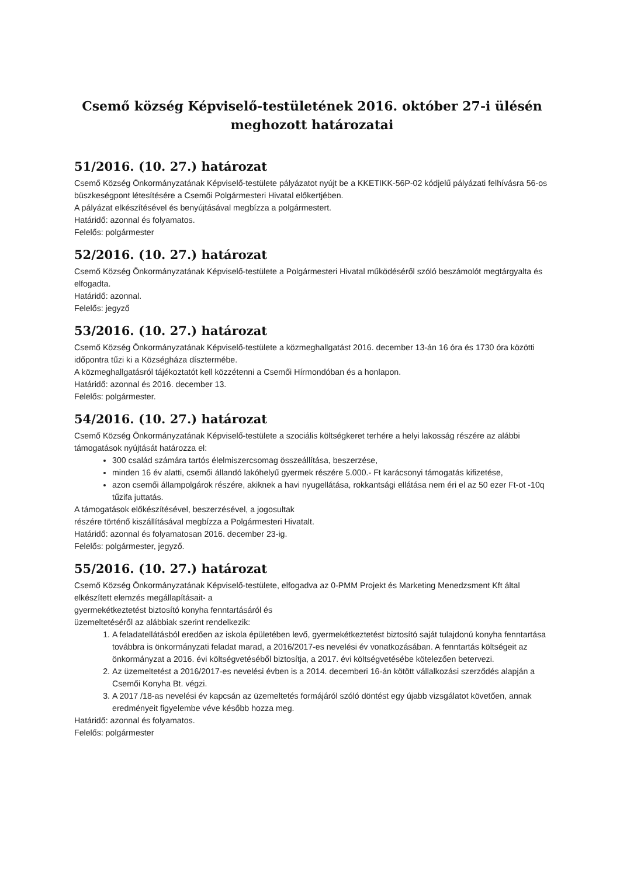Csemő község Képviselő-testületének 2016. október 27-i ülésén meghozott határozatai
51/2016. (10. 27.) határozat
Csemő Község Önkormányzatának Képviselő-testülete pályázatot nyújt be a KKETIKK-56P-02 kódjelű pályázati felhívásra 56-os büszkeségpont létesítésére a Csemői Polgármesteri Hivatal előkertjében.
A pályázat elkészítésével és benyújtásával megbízza a polgármestert.
Határidő: azonnal és folyamatos.
Felelős: polgármester
52/2016. (10. 27.) határozat
Csemő Község Önkormányzatának Képviselő-testülete a Polgármesteri Hivatal működéséről szóló beszámolót megtárgyalta és elfogadta.
Határidő: azonnal.
Felelős: jegyző
53/2016. (10. 27.) határozat
Csemő Község Önkormányzatának Képviselő-testülete a közmeghallgatást 2016. december 13-án 16 óra és 1730 óra közötti időpontra tűzi ki a Községháza dísztermébe.
A közmeghallgatásról tájékoztatót kell közzétenni a Csemői Hírmondóban és a honlapon.
Határidő: azonnal és 2016. december 13.
Felelős: polgármester.
54/2016. (10. 27.) határozat
Csemő Község Önkormányzatának Képviselő-testülete a szociális költségkeret terhére a helyi lakosság részére az alábbi támogatások nyújtását határozza el:
300 család számára tartós élelmiszercsomag összeállítása, beszerzése,
minden 16 év alatti, csemői állandó lakóhelyű gyermek részére 5.000.- Ft karácsonyi támogatás kifizetése,
azon csemői állampolgárok részére, akiknek a havi nyugellátása, rokkantsági ellátása nem éri el az 50 ezer Ft-ot -10q tűzifa juttatás.
A támogatások előkészítésével, beszerzésével, a jogosultak
részére történő kiszállításával megbízza a Polgármesteri Hivatalt.
Határidő: azonnal és folyamatosan 2016. december 23-ig.
Felelős: polgármester, jegyző.
55/2016. (10. 27.) határozat
Csemő Község Önkormányzatának Képviselő-testülete, elfogadva az 0-PMM Projekt és Marketing Menedzsment Kft által elkészített elemzés megállapításait- a
gyermekétkeztetést biztosító konyha fenntartásáról és
üzemeltetéséről az alábbiak szerint rendelkezik:
1. A feladatellátásból eredően az iskola épületében levő, gyermekétkeztetést biztosító saját tulajdonú konyha fenntartása továbbra is önkormányzati feladat marad, a 2016/2017-es nevelési év vonatkozásában. A fenntartás költségeit az önkormányzat a 2016. évi költségvetéséből biztosítja, a 2017. évi költségvetésébe kötelezően betervezi.
2. Az üzemeltetést a 2016/2017-es nevelési évben is a 2014. decemberi 16-án kötött vállalkozási szerződés alapján a Csemői Konyha Bt. végzi.
3. A 2017 /18-as nevelési év kapcsán az üzemeltetés formájáról szóló döntést egy újabb vizsgálatot követően, annak eredményeit figyelembe véve később hozza meg.
Határidő: azonnal és folyamatos.
Felelős: polgármester